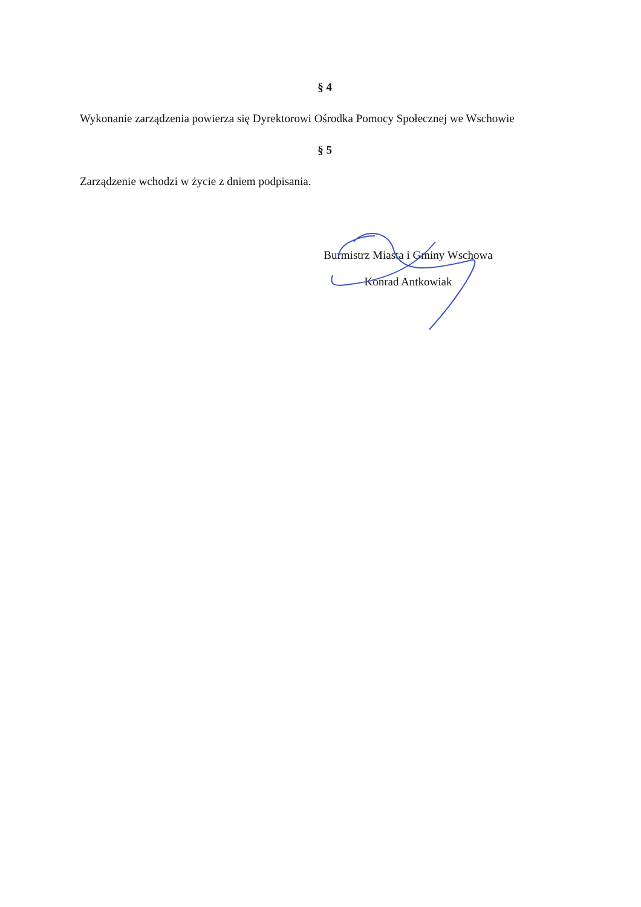§ 4
Wykonanie zarządzenia powierza się Dyrektorowi Ośrodka Pomocy Społecznej we Wschowie
§ 5
Zarządzenie wchodzi w życie z dniem podpisania.
Burmistrz Miasta i Gminy Wschowa
Konrad Antkowiak